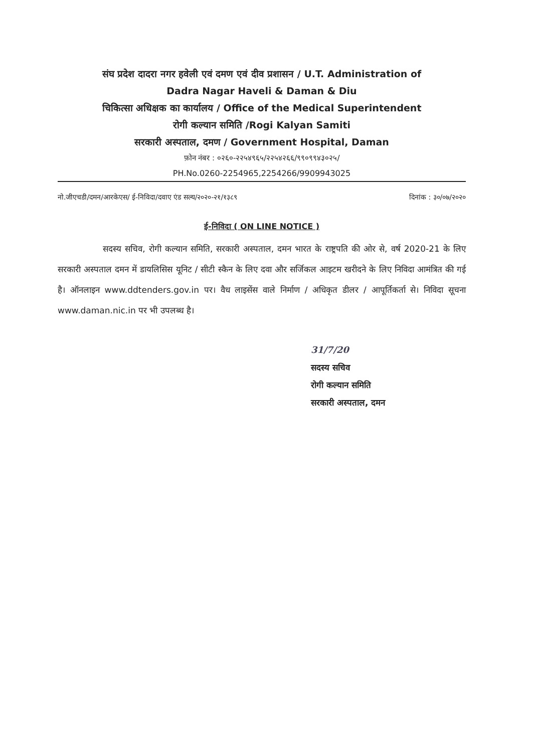संघ प्रदेश दादरा नगर हवेली एवं दमण एवं दीव प्रशासन / U.T. Administration of
Dadra Nagar Haveli & Daman & Diu
चिकित्सा अधिक्षक का कार्यालय / Office of the Medical Superintendent
रोगी कल्यान समिति /Rogi Kalyan Samiti
सरकारी अस्पताल, दमण / Government Hospital, Daman
फ़ोन नंबर : ०२६०-२२५४९६५/२२५४२६६/९९०९९४३०२५/
PH.No.0260-2254965,2254266/9909943025
नो.जीएचडी/दमन/आरकेएस/ ई-निविदा/दवाए एंड सल्य/२०२०-२१/१३८९ दिनांक : ३०/०७/२०२०
ई-निविदा ( ON LINE NOTICE )
सदस्य सचिव, रोगी कल्यान समिति, सरकारी अस्पताल, दमन भारत के राष्ट्रपति की ओर से, वर्ष 2020-21 के लिए सरकारी अस्पताल दमन में डायलिसिस यूनिट / सीटी स्कैन के लिए दवा और सर्जिकल आइटम खरीदने के लिए निविदा आमंत्रित की गई है। ऑनलाइन www.ddtenders.gov.in पर। वैध लाइसेंस वाले निर्माण / अधिकृत डीलर / आपूर्तिकर्ता से। निविदा सूचना www.daman.nic.in पर भी उपलब्ध है।
31/7/20
सदस्य सचिव
रोगी कल्यान समिति
सरकारी अस्पताल, दमन